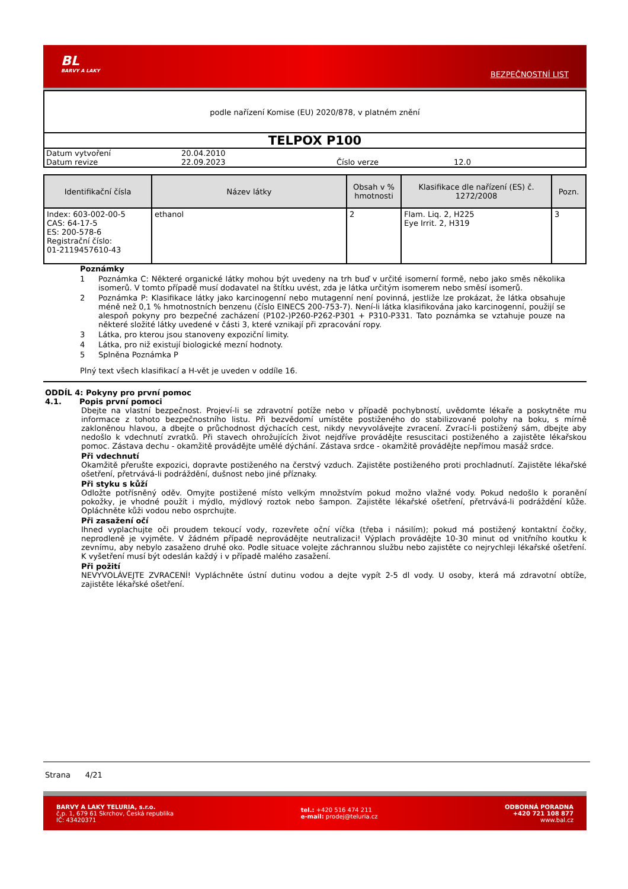BL
BARVY A LAKY
BEZPEČNOSTNÍ LIST
podle nařízení Komise (EU) 2020/878, v platném znění
TELPOX P100
Datum vytvoření 20.04.2010
Datum revize 22.09.2023 Číslo verze 12.0
| Identifikační čísla | Název látky | Obsah v % hmotnosti | Klasifikace dle nařízení (ES) č. 1272/2008 | Pozn. |
| --- | --- | --- | --- | --- |
| Index: 603-002-00-5 CAS: 64-17-5 ES: 200-578-6 Registrační číslo: 01-2119457610-43 | ethanol | 2 | Flam. Liq. 2, H225 Eye Irrit. 2, H319 | 3 |
Poznámky
1 Poznámka C: Některé organické látky mohou být uvedeny na trh buď v určité isomerní formě, nebo jako směs několika isomerů. V tomto případě musí dodavatel na štítku uvést, zda je látka určitým isomerem nebo směsí isomerů.
2 Poznámka P: Klasifikace látky jako karcinogenní nebo mutagenní není povinná, jestliže lze prokázat, že látka obsahuje méně než 0,1 % hmotnostních benzenu (číslo EINECS 200-753-7). Není-li látka klasifikována jako karcinogenní, použijí se alespoň pokyny pro bezpečné zacházení (P102-)P260-P262-P301 + P310-P331. Tato poznámka se vztahuje pouze na některé složité látky uvedené v části 3, které vznikají při zpracování ropy.
3 Látka, pro kterou jsou stanoveny expoziční limity.
4 Látka, pro niž existují biologické mezní hodnoty.
5 Splněna Poznámka P
Plný text všech klasifikací a H-vět je uveden v oddíle 16.
ODDÍL 4: Pokyny pro první pomoc
4.1. Popis první pomoci
Dbejte na vlastní bezpečnost. Projeví-li se zdravotní potíže nebo v případě pochybností, uvědomte lékaře a poskytněte mu informace z tohoto bezpečnostního listu. Při bezvědomí umístěte postiženého do stabilizované polohy na boku, s mírně zakloněnou hlavou, a dbejte o průchodnost dýchacích cest, nikdy nevyvolávejte zvracení. Zvrací-li postižený sám, dbejte aby nedošlo k vdechnutí zvratků. Při stavech ohrožujících život nejdříve provádějte resuscitaci postiženého a zajistěte lékařskou pomoc. Zástava dechu - okamžitě provádějte umělé dýchání. Zástava srdce - okamžitě provádějte nepřímou masáž srdce.
Při vdechnutí
Okamžitě přerušte expozici, dopravte postiženého na čerstvý vzduch. Zajistěte postiženého proti prochladnutí. Zajistěte lékařské ošetření, přetrvává-li podráždění, dušnost nebo jiné příznaky.
Při styku s kůží
Odložte potřísněný oděv. Omyjte postižené místo velkým množstvím pokud možno vlažné vody. Pokud nedošlo k poranění pokožky, je vhodné použít i mýdlo, mýdlový roztok nebo šampon. Zajistěte lékařské ošetření, přetrvává-li podráždění kůže. Opláchněte kůži vodou nebo osprchujte.
Při zasažení očí
Ihned vyplachujte oči proudem tekoucí vody, rozevřete oční víčka (třeba i násilím); pokud má postižený kontaktní čočky, neprodleně je vyjměte. V žádném případě neprovádějte neutralizaci! Výplach provádějte 10-30 minut od vnitřního koutku k zevnímu, aby nebylo zasaženo druhé oko. Podle situace volejte záchrannou službu nebo zajistěte co nejrychleji lékařské ošetření. K vyšetření musí být odeslán každý i v případě malého zasažení.
Při požití
NEVYVOLÁVEJTE ZVRACENÍ! Vypláchněte ústní dutinu vodou a dejte vypít 2-5 dl vody. U osoby, která má zdravotní obtíže, zajistěte lékařské ošetření.
Strana 4/21
BARVY A LAKY TELURIA, s.r.o.
č.p. 1, 679 61 Skrchov, Česká republika
IČ: 43420371
tel.: +420 516 474 211
e-mail: prodej@teluria.cz
ODBORNÁ PORADNA
+420 721 108 877
www.bal.cz